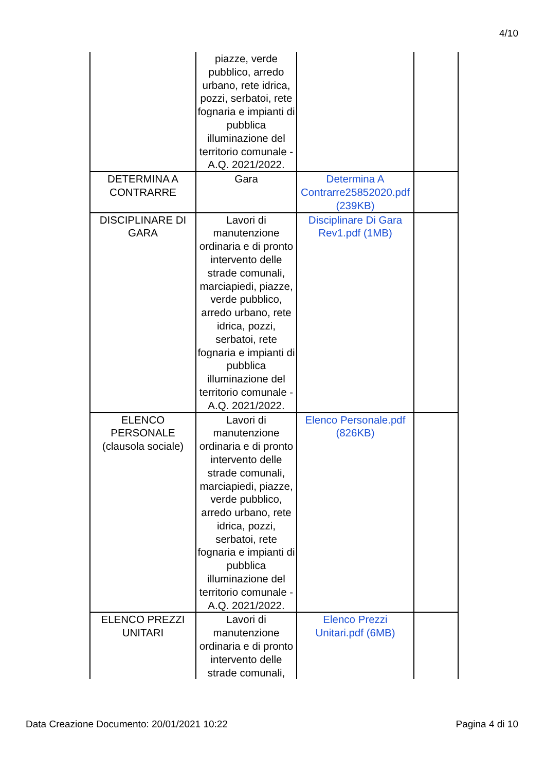4/10
| | piazze, verde pubblico, arredo urbano, rete idrica, pozzi, serbatoi, rete fognaria e impianti di pubblica illuminazione del territorio comunale - A.Q. 2021/2022. | | |
| DETERMINA A CONTRARRE | Gara | Determina A Contrarre25852020.pdf (239KB) | |
| DISCIPLINARE DI GARA | Lavori di manutenzione ordinaria e di pronto intervento delle strade comunali, marciapiedi, piazze, verde pubblico, arredo urbano, rete idrica, pozzi, serbatoi, rete fognaria e impianti di pubblica illuminazione del territorio comunale - A.Q. 2021/2022. | Disciplinare Di Gara Rev1.pdf (1MB) | |
| ELENCO PERSONALE (clausola sociale) | Lavori di manutenzione ordinaria e di pronto intervento delle strade comunali, marciapiedi, piazze, verde pubblico, arredo urbano, rete idrica, pozzi, serbatoi, rete fognaria e impianti di pubblica illuminazione del territorio comunale - A.Q. 2021/2022. | Elenco Personale.pdf (826KB) | |
| ELENCO PREZZI UNITARI | Lavori di manutenzione ordinaria e di pronto intervento delle strade comunali, | Elenco Prezzi Unitari.pdf (6MB) | |
Data Creazione Documento: 20/01/2021 10:22 Pagina 4 di 10